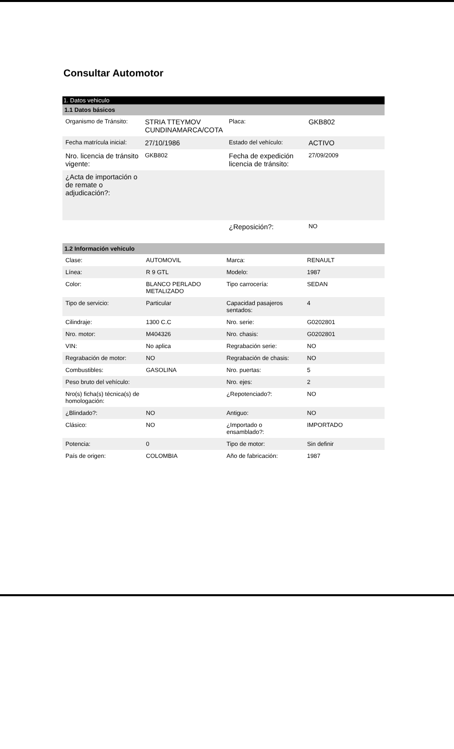Consultar Automotor
1. Datos vehiculo
1.1 Datos básicos
| Organismo de Tránsito: | STRIA TTEYMOV CUNDINAMARCA/COTA | Placa: | GKB802 |
| Fecha matrícula inicial: | 27/10/1986 | Estado del vehículo: | ACTIVO |
| Nro. licencia de tránsito vigente: | GKB802 | Fecha de expedición licencia de tránsito: | 27/09/2009 |
| ¿Acta de importación o de remate o adjudicación?: | | | |
| | | ¿Reposición?: | NO |
1.2 Información vehiculo
| Clase: | AUTOMOVIL | Marca: | RENAULT |
| Línea: | R 9 GTL | Modelo: | 1987 |
| Color: | BLANCO PERLADO METALIZADO | Tipo carrocería: | SEDAN |
| Tipo de servicio: | Particular | Capacidad pasajeros sentados: | 4 |
| Cilindraje: | 1300 C.C | Nro. serie: | G0202801 |
| Nro. motor: | M404326 | Nro. chasis: | G0202801 |
| VIN: | No aplica | Regrabación serie: | NO |
| Regrabación de motor: | NO | Regrabación de chasis: | NO |
| Combustibles: | GASOLINA | Nro. puertas: | 5 |
| Peso bruto del vehículo: | | Nro. ejes: | 2 |
| Nro(s) ficha(s) técnica(s) de homologación: | | ¿Repotenciado?: | NO |
| ¿Blindado?: | NO | Antiguo: | NO |
| Clásico: | NO | ¿Importado o ensamblado?: | IMPORTADO |
| Potencia: | 0 | Tipo de motor: | Sin definir |
| País de origen: | COLOMBIA | Año de fabricación: | 1987 |